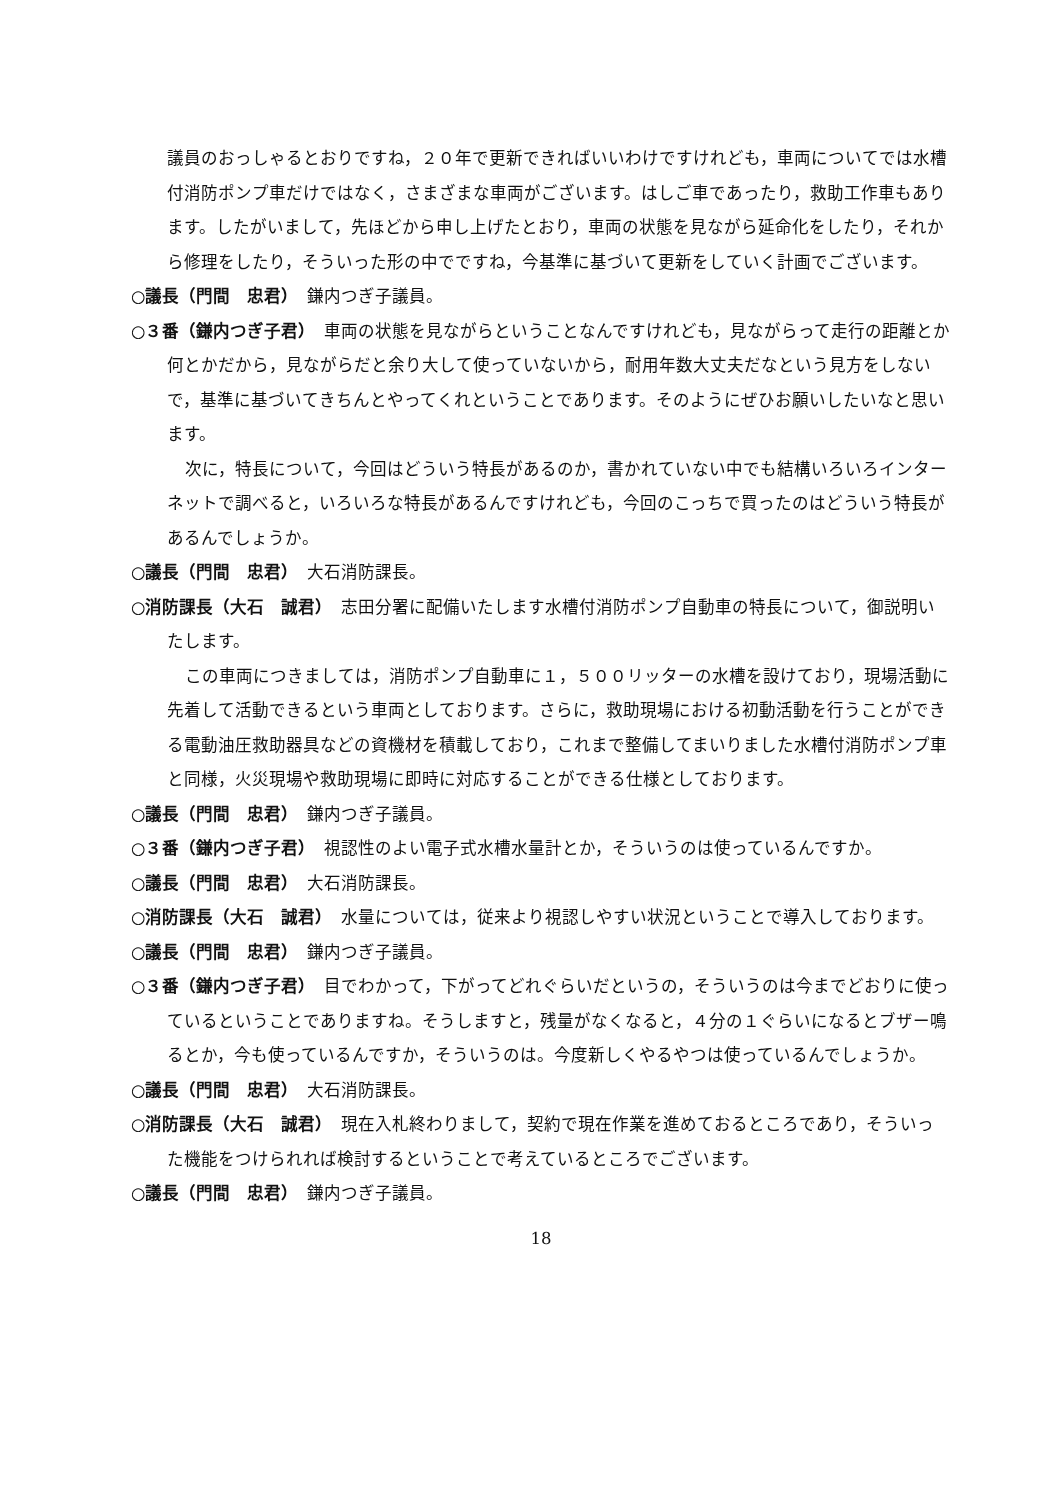議員のおっしゃるとおりですね，２０年で更新できればいいわけですけれども，車両についてでは水槽付消防ポンプ車だけではなく，さまざまな車両がございます。はしご車であったり，救助工作車もあります。したがいまして，先ほどから申し上げたとおり，車両の状態を見ながら延命化をしたり，それから修理をしたり，そういった形の中でですね，今基準に基づいて更新をしていく計画でございます。
○議長（門間　忠君）　鎌内つぎ子議員。
○３番（鎌内つぎ子君）　車両の状態を見ながらということなんですけれども，見ながらって走行の距離とか何とかだから，見ながらだと余り大して使っていないから，耐用年数大丈夫だなという見方をしないで，基準に基づいてきちんとやってくれということであります。そのようにぜひお願いしたいなと思います。
次に，特長について，今回はどういう特長があるのか，書かれていない中でも結構いろいろインターネットで調べると，いろいろな特長があるんですけれども，今回のこっちで買ったのはどういう特長があるんでしょうか。
○議長（門間　忠君）　大石消防課長。
○消防課長（大石　誠君）　志田分署に配備いたします水槽付消防ポンプ自動車の特長について，御説明いたします。
この車両につきましては，消防ポンプ自動車に１，５００リッターの水槽を設けており，現場活動に先着して活動できるという車両としております。さらに，救助現場における初動活動を行うことができる電動油圧救助器具などの資機材を積載しており，これまで整備してまいりました水槽付消防ポンプ車と同様，火災現場や救助現場に即時に対応することができる仕様としております。
○議長（門間　忠君）　鎌内つぎ子議員。
○３番（鎌内つぎ子君）　視認性のよい電子式水槽水量計とか，そういうのは使っているんですか。
○議長（門間　忠君）　大石消防課長。
○消防課長（大石　誠君）　水量については，従来より視認しやすい状況ということで導入しております。
○議長（門間　忠君）　鎌内つぎ子議員。
○３番（鎌内つぎ子君）　目でわかって，下がってどれぐらいだというの，そういうのは今までどおりに使っているということでありますね。そうしますと，残量がなくなると，４分の１ぐらいになるとブザー鳴るとか，今も使っているんですか，そういうのは。今度新しくやるやつは使っているんでしょうか。
○議長（門間　忠君）　大石消防課長。
○消防課長（大石　誠君）　現在入札終わりまして，契約で現在作業を進めておるところであり，そういった機能をつけられれば検討するということで考えているところでございます。
○議長（門間　忠君）　鎌内つぎ子議員。
18